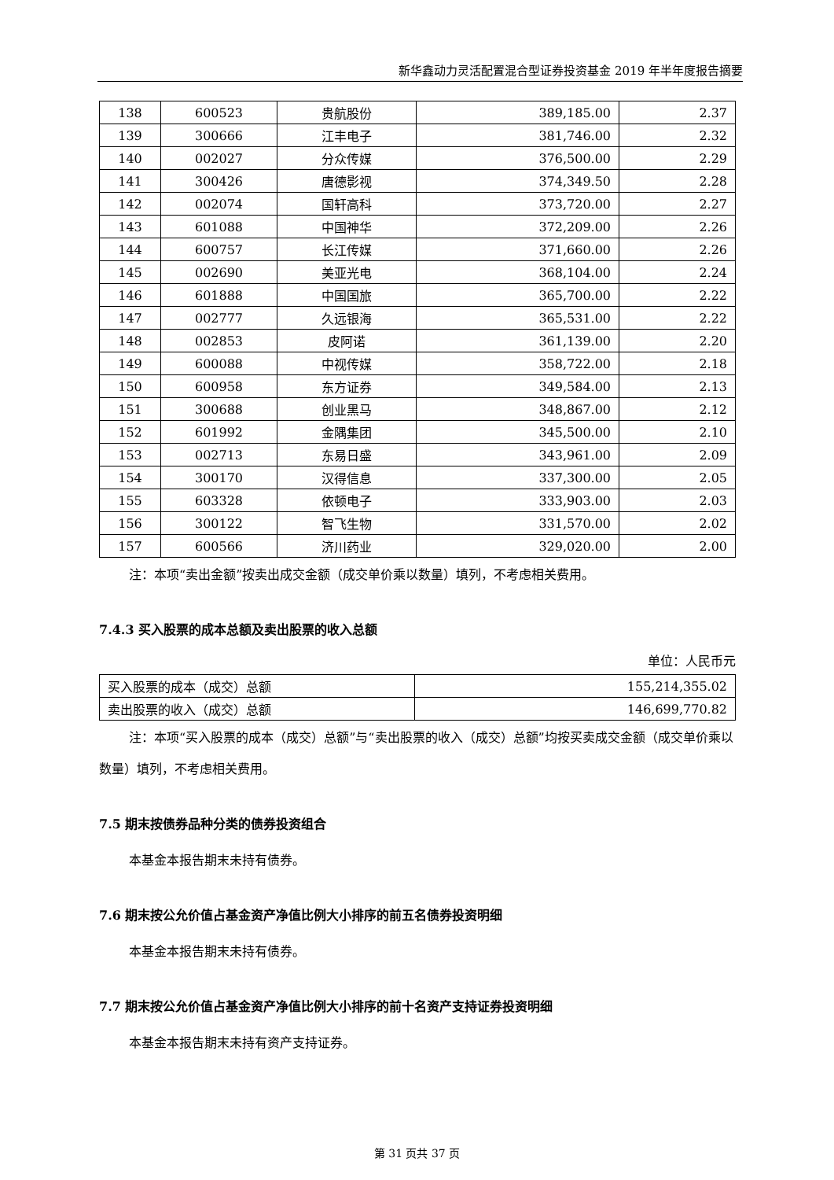新华鑫动力灵活配置混合型证券投资基金 2019 年半年度报告摘要
| 138 | 600523 | 贵航股份 | 389,185.00 | 2.37 |
| 139 | 300666 | 江丰电子 | 381,746.00 | 2.32 |
| 140 | 002027 | 分众传媒 | 376,500.00 | 2.29 |
| 141 | 300426 | 唐德影视 | 374,349.50 | 2.28 |
| 142 | 002074 | 国轩高科 | 373,720.00 | 2.27 |
| 143 | 601088 | 中国神华 | 372,209.00 | 2.26 |
| 144 | 600757 | 长江传媒 | 371,660.00 | 2.26 |
| 145 | 002690 | 美亚光电 | 368,104.00 | 2.24 |
| 146 | 601888 | 中国国旅 | 365,700.00 | 2.22 |
| 147 | 002777 | 久远银海 | 365,531.00 | 2.22 |
| 148 | 002853 | 皮阿诺 | 361,139.00 | 2.20 |
| 149 | 600088 | 中视传媒 | 358,722.00 | 2.18 |
| 150 | 600958 | 东方证券 | 349,584.00 | 2.13 |
| 151 | 300688 | 创业黑马 | 348,867.00 | 2.12 |
| 152 | 601992 | 金隅集团 | 345,500.00 | 2.10 |
| 153 | 002713 | 东易日盛 | 343,961.00 | 2.09 |
| 154 | 300170 | 汉得信息 | 337,300.00 | 2.05 |
| 155 | 603328 | 依顿电子 | 333,903.00 | 2.03 |
| 156 | 300122 | 智飞生物 | 331,570.00 | 2.02 |
| 157 | 600566 | 济川药业 | 329,020.00 | 2.00 |
注：本项“卖出金额”按卖出成交金额（成交单价乘以数量）填列，不考虑相关费用。
7.4.3 买入股票的成本总额及卖出股票的收入总额
单位：人民币元
| 买入股票的成本（成交）总额 | 155,214,355.02 |
| 卖出股票的收入（成交）总额 | 146,699,770.82 |
注：本项“买入股票的成本（成交）总额”与“卖出股票的收入（成交）总额”均按买卖成交金额（成交单价乘以数量）填列，不考虑相关费用。
7.5 期末按债券品种分类的债券投资组合
本基金本报告期末未持有债券。
7.6 期末按公允价值占基金资产净值比例大小排序的前五名债券投资明细
本基金本报告期末未持有债券。
7.7 期末按公允价值占基金资产净值比例大小排序的前十名资产支持证券投资明细
本基金本报告期末未持有资产支持证券。
第 31 页共 37 页